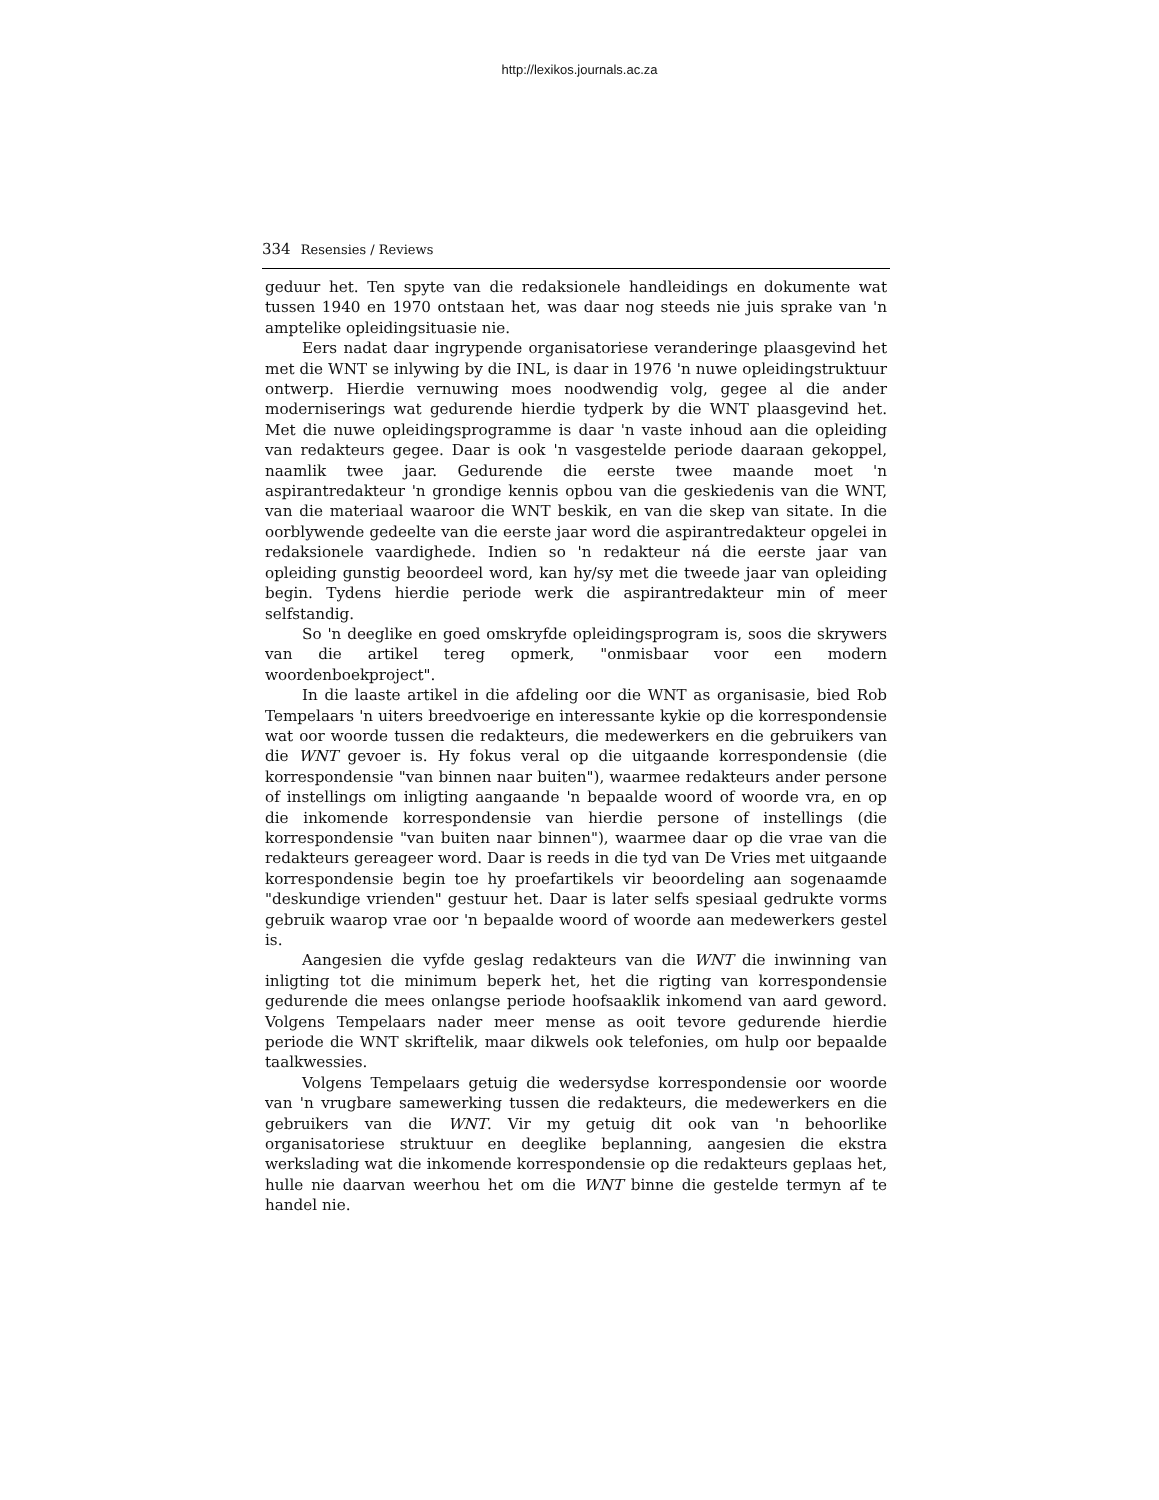http://lexikos.journals.ac.za
334 Resensies / Reviews
geduur het. Ten spyte van die redaksionele handleidings en dokumente wat tussen 1940 en 1970 ontstaan het, was daar nog steeds nie juis sprake van 'n amptelike opleidingsituasie nie.
Eers nadat daar ingrypende organisatoriese veranderinge plaasgevind het met die WNT se inlywing by die INL, is daar in 1976 'n nuwe opleidingstruktuur ontwerp. Hierdie vernuwing moes noodwendig volg, gegee al die ander moderniserings wat gedurende hierdie tydperk by die WNT plaasgevind het. Met die nuwe opleidingsprogramme is daar 'n vaste inhoud aan die opleiding van redakteurs gegee. Daar is ook 'n vasgestelde periode daaraan gekoppel, naamlik twee jaar. Gedurende die eerste twee maande moet 'n aspirantredakteur 'n grondige kennis opbou van die geskiedenis van die WNT, van die materiaal waaroor die WNT beskik, en van die skep van sitate. In die oorblywende gedeelte van die eerste jaar word die aspirantredakteur opgelei in redaksionele vaardighede. Indien so 'n redakteur ná die eerste jaar van opleiding gunstig beoordeel word, kan hy/sy met die tweede jaar van opleiding begin. Tydens hierdie periode werk die aspirantredakteur min of meer selfstandig.
So 'n deeglike en goed omskryfde opleidingsprogram is, soos die skrywers van die artikel tereg opmerk, "onmisbaar voor een modern woordenboekproject".
In die laaste artikel in die afdeling oor die WNT as organisasie, bied Rob Tempelaars 'n uiters breedvoerige en interessante kykie op die korrespondensie wat oor woorde tussen die redakteurs, die medewerkers en die gebruikers van die WNT gevoer is. Hy fokus veral op die uitgaande korrespondensie (die korrespondensie "van binnen naar buiten"), waarmee redakteurs ander persone of instellings om inligting aangaande 'n bepaalde woord of woorde vra, en op die inkomende korrespondensie van hierdie persone of instellings (die korrespondensie "van buiten naar binnen"), waarmee daar op die vrae van die redakteurs gereageer word. Daar is reeds in die tyd van De Vries met uitgaande korrespondensie begin toe hy proefartikels vir beoordeling aan sogenaamde "deskundige vrienden" gestuur het. Daar is later selfs spesiaal gedrukte vorms gebruik waarop vrae oor 'n bepaalde woord of woorde aan medewerkers gestel is.
Aangesien die vyfde geslag redakteurs van die WNT die inwinning van inligting tot die minimum beperk het, het die rigting van korrespondensie gedurende die mees onlangse periode hoofsaaklik inkomend van aard geword. Volgens Tempelaars nader meer mense as ooit tevore gedurende hierdie periode die WNT skriftelik, maar dikwels ook telefonies, om hulp oor bepaalde taalkwessies.
Volgens Tempelaars getuig die wedersydse korrespondensie oor woorde van 'n vrugbare samewerking tussen die redakteurs, die medewerkers en die gebruikers van die WNT. Vir my getuig dit ook van 'n behoorlike organisatoriese struktuur en deeglike beplanning, aangesien die ekstra werkslading wat die inkomende korrespondensie op die redakteurs geplaas het, hulle nie daarvan weerhou het om die WNT binne die gestelde termyn af te handel nie.